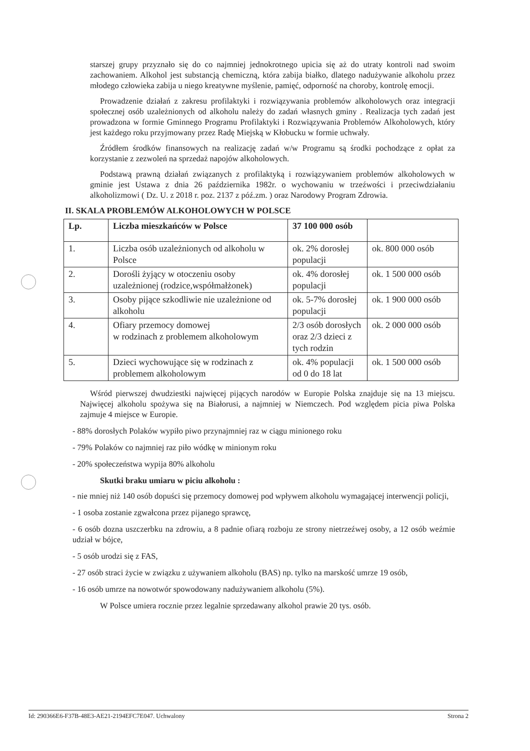starszej grupy przyznało się do co najmniej jednokrotnego upicia się aż do utraty kontroli nad swoim zachowaniem. Alkohol jest substancją chemiczną, która zabija białko, dlatego nadużywanie alkoholu przez młodego człowieka zabija u niego kreatywne myślenie, pamięć, odporność na choroby, kontrolę emocji.
Prowadzenie działań z zakresu profilaktyki i rozwiązywania problemów alkoholowych oraz integracji społecznej osób uzależnionych od alkoholu należy do zadań własnych gminy . Realizacja tych zadań jest prowadzona w formie Gminnego Programu Profilaktyki i Rozwiązywania Problemów Alkoholowych, który jest każdego roku przyjmowany przez Radę Miejską w Kłobucku w formie uchwały.
Źródłem środków finansowych na realizację zadań w/w Programu są środki pochodzące z opłat za korzystanie z zezwoleń na sprzedaż napojów alkoholowych.
Podstawą prawną działań związanych z profilaktyką i rozwiązywaniem problemów alkoholowych w gminie jest Ustawa z dnia 26 października 1982r. o wychowaniu w trzeźwości i przeciwdziałaniu alkoholizmowi ( Dz. U. z 2018 r. poz. 2137 z póź.zm. ) oraz Narodowy Program Zdrowia.
II. SKALA PROBLEMÓW ALKOHOLOWYCH W POLSCE
| Lp. | Liczba mieszkańców w Polsce | 37 100 000 osób | |
| --- | --- | --- | --- |
| 1. | Liczba osób uzależnionych od alkoholu w Polsce | ok. 2% dorosłej populacji | ok. 800 000 osób |
| 2. | Dorośli żyjący w otoczeniu osoby uzależnionej (rodzice,współmałżonek) | ok. 4% dorosłej populacji | ok. 1 500 000 osób |
| 3. | Osoby pijące szkodliwie nie uzależnione od alkoholu | ok. 5-7% dorosłej populacji | ok. 1 900 000 osób |
| 4. | Ofiary przemocy domowej w rodzinach z problemem alkoholowym | 2/3 osób dorosłych oraz 2/3 dzieci z tych rodzin | ok. 2 000 000 osób |
| 5. | Dzieci wychowujące się w rodzinach z problemem alkoholowym | ok. 4% populacji od 0 do 18 lat | ok. 1 500 000 osób |
Wśród pierwszej dwudziestki najwięcej pijących narodów w Europie Polska znajduje się na 13 miejscu. Najwięcej alkoholu spożywa się na Białorusi, a najmniej w Niemczech. Pod względem picia piwa Polska zajmuje 4 miejsce w Europie.
- 88% dorosłych Polaków wypiło piwo przynajmniej raz w ciągu minionego roku
- 79% Polaków co najmniej raz piło wódkę w minionym roku
- 20% społeczeństwa wypija 80% alkoholu
Skutki braku umiaru w piciu alkoholu :
- nie mniej niż 140 osób dopuści się przemocy domowej pod wpływem alkoholu wymagającej interwencji policji,
- 1 osoba zostanie zgwałcona przez pijanego sprawcę,
- 6 osób dozna uszczerbku na zdrowiu, a 8 padnie ofiarą rozboju ze strony nietrzeźwej osoby, a 12 osób weźmie udział w bójce,
- 5 osób urodzi się z FAS,
- 27 osób straci życie w związku z używaniem alkoholu (BAS) np. tylko na marskość umrze 19 osób,
- 16 osób umrze na nowotwór spowodowany nadużywaniem alkoholu (5%).
W Polsce umiera rocznie przez legalnie sprzedawany alkohol prawie 20 tys. osób.
Id: 290366E6-F37B-48E3-AE21-2194EFC7E047. Uchwalony Strona 2